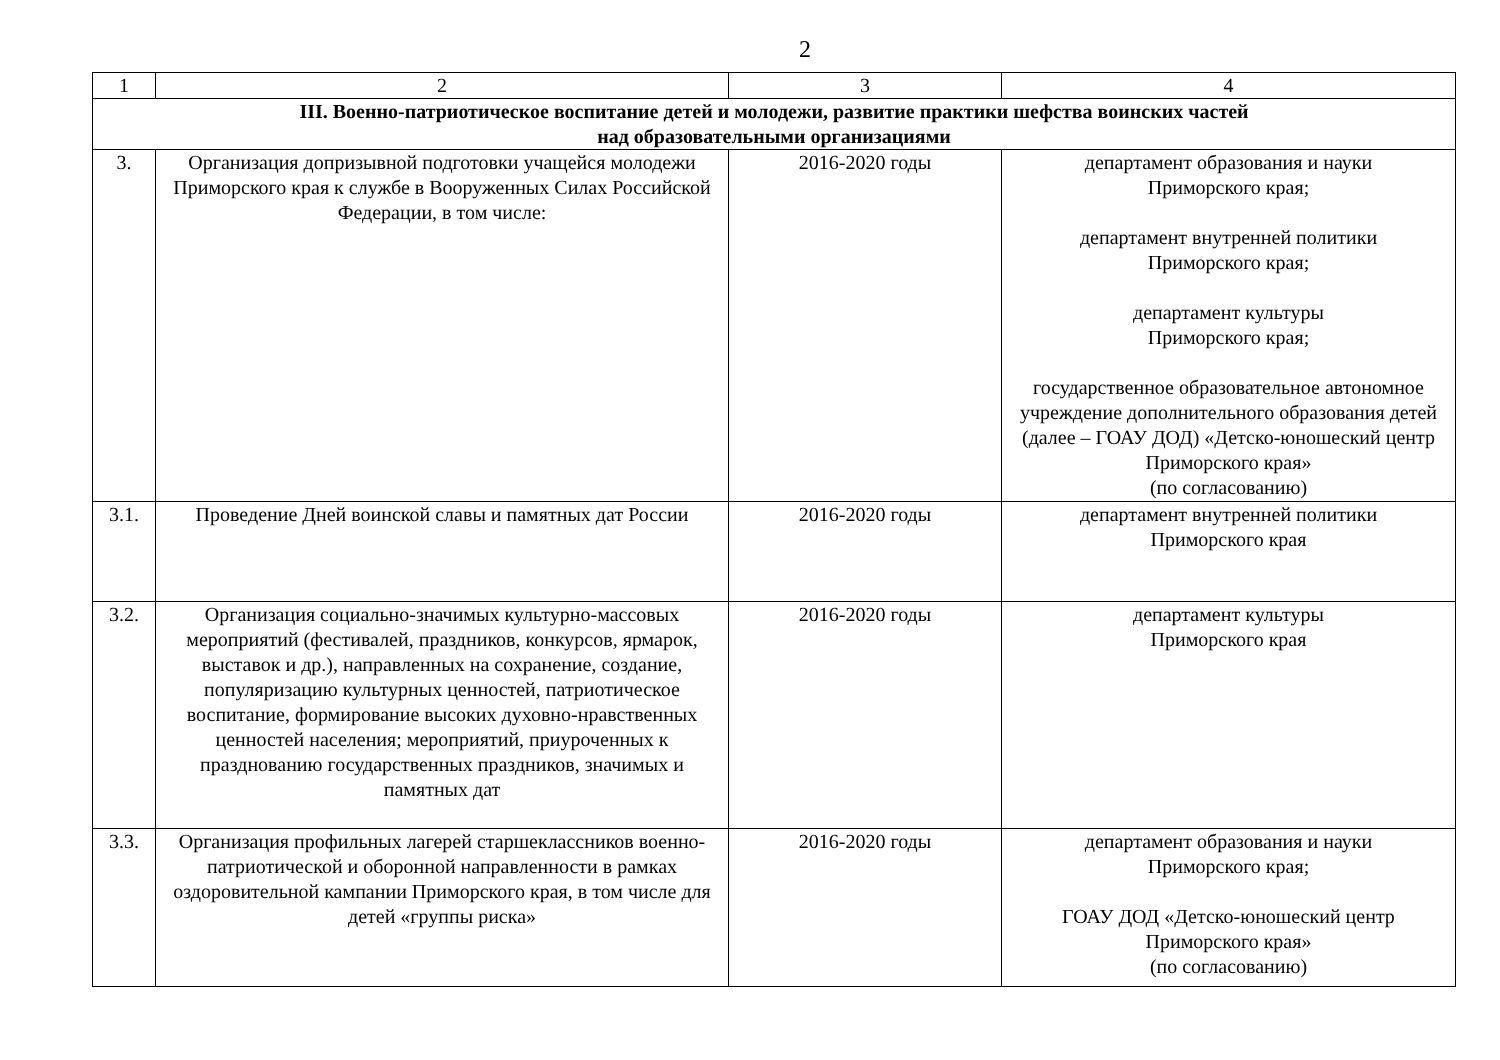2
| 1 | 2 | 3 | 4 |
| --- | --- | --- | --- |
| III. Военно-патриотическое воспитание детей и молодежи, развитие практики шефства воинских частей над образовательными организациями | | | |
| 3. | Организация допризывной подготовки учащейся молодежи Приморского края к службе в Вооруженных Силах Российской Федерации, в том числе: | 2016-2020 годы | департамент образования и науки Приморского края; департамент внутренней политики Приморского края; департамент культуры Приморского края; государственное образовательное автономное учреждение дополнительного образования детей (далее – ГОАУ ДОД) «Детско-юношеский центр Приморского края» (по согласованию) |
| 3.1. | Проведение Дней воинской славы и памятных дат России | 2016-2020 годы | департамент внутренней политики Приморского края |
| 3.2. | Организация социально-значимых культурно-массовых мероприятий (фестивалей, праздников, конкурсов, ярмарок, выставок и др.), направленных на сохранение, создание, популяризацию культурных ценностей, патриотическое воспитание, формирование высоких духовно-нравственных ценностей населения; мероприятий, приуроченных к празднованию государственных праздников, значимых и памятных дат | 2016-2020 годы | департамент культуры Приморского края |
| 3.3. | Организация профильных лагерей старшеклассников военно-патриотической и оборонной направленности в рамках оздоровительной кампании Приморского края, в том числе для детей «группы риска» | 2016-2020 годы | департамент образования и науки Приморского края; ГОАУ ДОД «Детско-юношеский центр Приморского края» (по согласованию) |